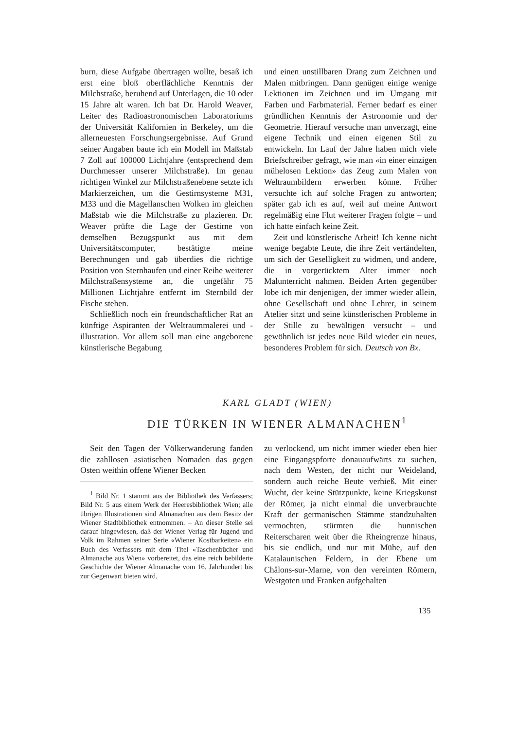burn, diese Aufgabe übertragen wollte, besaß ich erst eine bloß oberflächliche Kenntnis der Milchstraße, beruhend auf Unterlagen, die 10 oder 15 Jahre alt waren. Ich bat Dr. Harold Weaver, Leiter des Radioastronomischen Laboratoriums der Universität Kalifornien in Berkeley, um die allerneuesten Forschungsergebnisse. Auf Grund seiner Angaben baute ich ein Modell im Maßstab 7 Zoll auf 100000 Lichtjahre (entsprechend dem Durchmesser unserer Milchstraße). Im genau richtigen Winkel zur Milchstraßenebene setzte ich Markierzeichen, um die Gestirnsysteme M31, M33 und die Magellanschen Wolken im gleichen Maßstab wie die Milchstraße zu plazieren. Dr. Weaver prüfte die Lage der Gestirne von demselben Bezugspunkt aus mit dem Universitätscomputer, bestätigte meine Berechnungen und gab überdies die richtige Position von Sternhaufen und einer Reihe weiterer Milchstraßensysteme an, die ungefähr 75 Millionen Lichtjahre entfernt im Sternbild der Fische stehen.
Schließlich noch ein freundschaftlicher Rat an künftige Aspiranten der Weltraummalerei und -illustration. Vor allem soll man eine angeborene künstlerische Begabung
und einen unstillbaren Drang zum Zeichnen und Malen mitbringen. Dann genügen einige wenige Lektionen im Zeichnen und im Umgang mit Farben und Farbmaterial. Ferner bedarf es einer gründlichen Kenntnis der Astronomie und der Geometrie. Hierauf versuche man unverzagt, eine eigene Technik und einen eigenen Stil zu entwickeln. Im Lauf der Jahre haben mich viele Briefschreiber gefragt, wie man «in einer einzigen mühelosen Lektion» das Zeug zum Malen von Weltraumbildern erwerben könne. Früher versuchte ich auf solche Fragen zu antworten; später gab ich es auf, weil auf meine Antwort regelmäßig eine Flut weiterer Fragen folgte – und ich hatte einfach keine Zeit.
Zeit und künstlerische Arbeit! Ich kenne nicht wenige begabte Leute, die ihre Zeit vertändelten, um sich der Geselligkeit zu widmen, und andere, die in vorgerücktem Alter immer noch Malunterricht nahmen. Beiden Arten gegenüber lobe ich mir denjenigen, der immer wieder allein, ohne Gesellschaft und ohne Lehrer, in seinem Atelier sitzt und seine künstlerischen Probleme in der Stille zu bewältigen versucht – und gewöhnlich ist jedes neue Bild wieder ein neues, besonderes Problem für sich. Deutsch von Bx.
KARL GLADT (WIEN)
DIE TÜRKEN IN WIENER ALMANACHEN<sup>1</sup>
Seit den Tagen der Völkerwanderung fanden die zahllosen asiatischen Nomaden das gegen Osten weithin offene Wiener Becken
<sup>1</sup> Bild Nr. 1 stammt aus der Bibliothek des Verfassers; Bild Nr. 5 aus einem Werk der Heeresbibliothek Wien; alle übrigen Illustrationen sind Almanachen aus dem Besitz der Wiener Stadtbibliothek entnommen. – An dieser Stelle sei darauf hingewiesen, daß der Wiener Verlag für Jugend und Volk im Rahmen seiner Serie «Wiener Kostbarkeiten» ein Buch des Verfassers mit dem Titel «Taschenbücher und Almanache aus Wien» vorbereitet, das eine reich bebilderte Geschichte der Wiener Almanache vom 16. Jahrhundert bis zur Gegenwart bieten wird.
zu verlockend, um nicht immer wieder eben hier eine Eingangspforte donauaufwärts zu suchen, nach dem Westen, der nicht nur Weideland, sondern auch reiche Beute verhieß. Mit einer Wucht, der keine Stützpunkte, keine Kriegskunst der Römer, ja nicht einmal die unverbrauchte Kraft der germanischen Stämme standzuhalten vermochten, stürmten die hunnischen Reiterscharen weit über die Rheingrenze hinaus, bis sie endlich, und nur mit Mühe, auf den Katalaunischen Feldern, in der Ebene um Châlons-sur-Marne, von den vereinten Römern, Westgoten und Franken aufgehalten
135